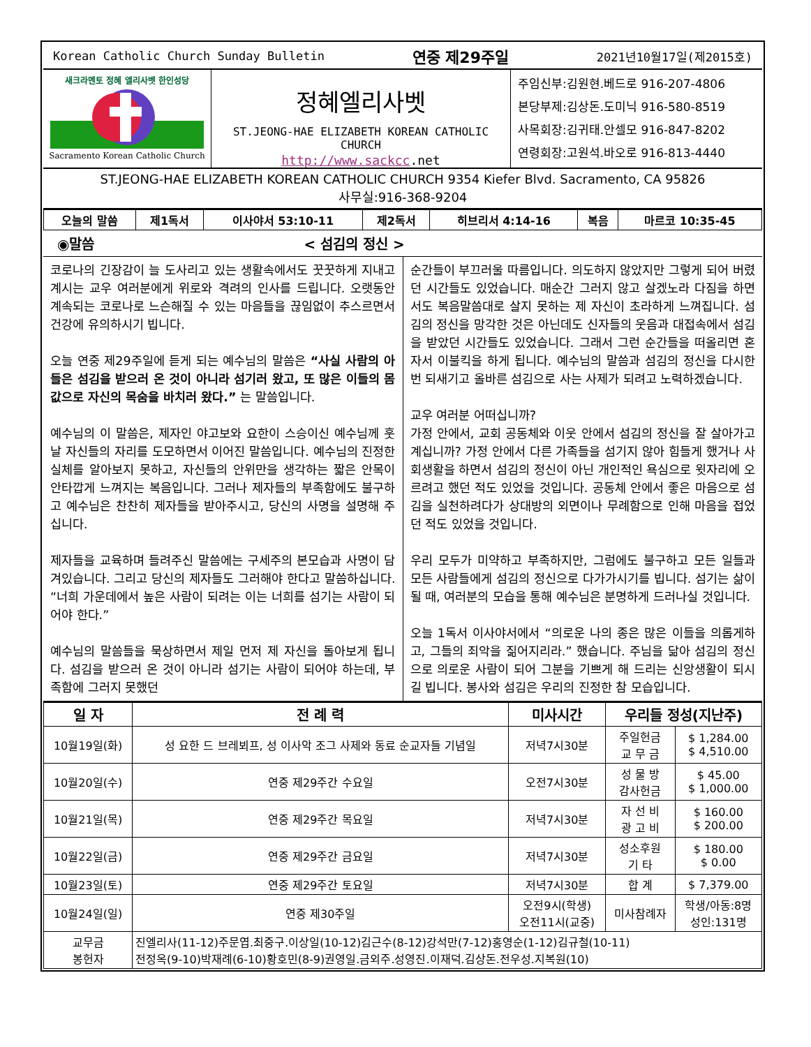Korean Catholic Church Sunday Bulletin 연중 제29주일 2021년10월17일(제2015호)
새크라멘토 정혜 엘리사벳 한인성당
Sacramento Korean Catholic Church
정혜엘리사벳
ST.JEONG-HAE ELIZABETH KOREAN CATHOLIC CHURCH
http://www.sackcc.net
주임신부:김원현.베드로 916-207-4806
본당부제:김상돈.도미닉 916-580-8519
사목회장:김귀태.안셀모 916-847-8202
연령회장:고원석.바오로 916-813-4440
ST.JEONG-HAE ELIZABETH KOREAN CATHOLIC CHURCH 9354 Kiefer Blvd. Sacramento, CA 95826
사무실:916-368-9204
| 오늘의 말씀 | 제1독서 | 이사야서 53:10-11 | 제2독서 | 히브리서 4:14-16 | 복음 | 마르코 10:35-45 |
| --- | --- | --- | --- | --- | --- | --- |
◉말씀 < 섬김의 정신 >
코로나의 긴장감이 늘 도사리고 있는 생활속에서도 꿋꿋하게 지내고 계시는 교우 여러분에게 위로와 격려의 인사를 드립니다. 오랫동안 계속되는 코로나로 느슨해질 수 있는 마음들을 끊임없이 추스르면서 건강에 유의하시기 빕니다.
오늘 연중 제29주일에 듣게 되는 예수님의 말씀은 “사실 사람의 아들은 섬김을 받으러 온 것이 아니라 섬기러 왔고, 또 많은 이들의 몸값으로 자신의 목숨을 바치러 왔다.” 는 말씀입니다.
예수님의 이 말씀은, 제자인 야고보와 요한이 스승이신 예수님께 훗날 자신들의 자리를 도모하면서 이어진 말씀입니다. 예수님의 진정한 실체를 알아보지 못하고, 자신들의 안위만을 생각하는 짧은 안목이 안타깝게 느껴지는 복음입니다. 그러나 제자들의 부족함에도 불구하고 예수님은 찬찬히 제자들을 받아주시고, 당신의 사명을 설명해 주십니다.
제자들을 교육하며 들려주신 말씀에는 구세주의 본모습과 사명이 담겨있습니다. 그리고 당신의 제자들도 그러해야 한다고 말씀하십니다. “너희 가운데에서 높은 사람이 되려는 이는 너희를 섬기는 사람이 되어야 한다.”
예수님의 말씀들을 묵상하면서 제일 먼저 제 자신을 돌아보게 됩니다. 섬김을 받으러 온 것이 아니라 섬기는 사람이 되어야 하는데, 부족함에 그러지 못했던
순간들이 부끄러울 따름입니다. 의도하지 않았지만 그렇게 되어 버렸던 시간들도 있었습니다. 매순간 그러지 않고 살겠노라 다짐을 하면서도 복음말씀대로 살지 못하는 제 자신이 초라하게 느껴집니다. 섬김의 정신을 망각한 것은 아닌데도 신자들의 웃음과 대접속에서 섬김을 받았던 시간들도 있었습니다. 그래서 그런 순간들을 떠올리면 혼자서 이불킥을 하게 됩니다. 예수님의 말씀과 섬김의 정신을 다시한번 되새기고 올바른 섬김으로 사는 사제가 되려고 노력하겠습니다.
교우 여러분 어떠십니까?
가정 안에서, 교회 공동체와 이웃 안에서 섬김의 정신을 잘 살아가고 계십니까? 가정 안에서 다른 가족들을 섬기지 않아 힘들게 했거나 사회생활을 하면서 섬김의 정신이 아닌 개인적인 욕심으로 윗자리에 오르려고 했던 적도 있었을 것입니다. 공동체 안에서 좋은 마음으로 섬김을 실천하려다가 상대방의 외면이나 무례함으로 인해 마음을 접었던 적도 있었을 것입니다.
우리 모두가 미약하고 부족하지만, 그럼에도 불구하고 모든 일들과 모든 사람들에게 섬김의 정신으로 다가가시기를 빕니다. 섬기는 삶이 될 때, 여러분의 모습을 통해 예수님은 분명하게 드러나실 것입니다.
오늘 1독서 이사야서에서 “의로운 나의 종은 많은 이들을 의롭게하고, 그들의 죄악을 짊어지리라.” 했습니다. 주님을 닮아 섬김의 정신으로 의로운 사람이 되어 그분을 기쁘게 해 드리는 신앙생활이 되시길 빕니다. 봉사와 섬김은 우리의 진정한 참 모습입니다.
| 일 자 | 전 례 력 | 미사시간 | 우리들 정성(지난주) | |
| --- | --- | --- | --- | --- |
| 10월19일(화) | 성 요한 드 브레뵈프, 성 이사악 조그 사제와 동료 순교자들 기념일 | 저녁7시30분 | 주일헌금 교 무 금 | $ 1,284.00 $ 4,510.00 |
| 10월20일(수) | 연중 제29주간 수요일 | 오전7시30분 | 성 물 방 감사헌금 | $ 45.00 $ 1,000.00 |
| 10월21일(목) | 연중 제29주간 목요일 | 저녁7시30분 | 자 선 비 광 고 비 | $ 160.00 $ 200.00 |
| 10월22일(금) | 연중 제29주간 금요일 | 저녁7시30분 | 성소후원 기 타 | $ 180.00 $ 0.00 |
| 10월23일(토) | 연중 제29주간 토요일 | 저녁7시30분 | 합 계 | $ 7,379.00 |
| 10월24일(일) | 연중 제30주일 | 오전9시(학생) 오전11시(교중) | 미사참례자 | 학생/아동:8명 성인:131명 |
| 교무금 봉헌자 | 진엘리사(11-12)주문엽.최중구.이상일(10-12)김근수(8-12)강석만(7-12)홍영순(1-12)김규철(10-11) 전정옥(9-10)박재례(6-10)황호민(8-9)권영일.금외주.성영진.이재덕.김상돈.전우성.지복원(10) | | | |